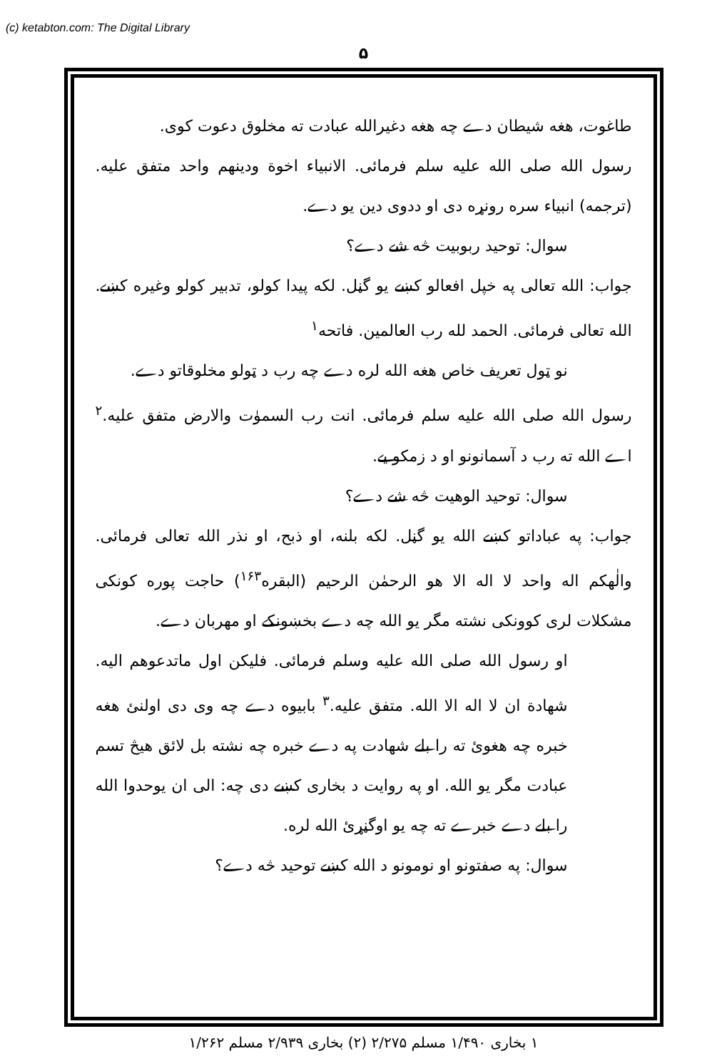(c) ketabton.com: The Digital Library
۵
طاغوت، هغه شیطان دے چه هغه دغیرالله عبادت ته مخلوق دعوت کوی.
رسول الله صلی الله علیه سلم فرمائی. الانبیاء اخوة ودینهم واحد متفق علیه. (ترجمه) انبیاء سره رونړه دی او ددوی دین یو دے.
سوال: توحید ربوبیت څه شے دے؟
جواب: الله تعالی په خپل افعالو کښے یو گڼل. لکه پیدا کولو، تدبیر کولو وغیره کښے. الله تعالی فرمائی. الحمد لله رب العالمین. فاتحه<sup>۱</sup>
نو ټول تعریف خاص هغه الله لره دے چه رب د ټولو مخلوقاتو دے.
رسول الله صلی الله علیه سلم فرمائی. انت رب السموٰت والارض متفق علیه.<sup>۲</sup> اے الله ته رب د آسمانونو او د زمکو یے.
سوال: توحید الوهیت څه شے دے؟
جواب: په عباداتو کښے الله یو گڼل. لکه بلنه، او ذبح، او نذر الله تعالی فرمائی. والٰهکم اله واحد لا اله الا هو الرحمٰن الرحیم (البقره<sup>۱۶۳</sup>) حاجت پوره کونکی مشکلات لری کوونکی نشته مگر یو الله چه دے بخښونکے او مهربان دے.
او رسول الله صلی الله علیه وسلم فرمائی. فلیکن اول ماتدعوهم الیه. شهادة ان لا اله الا الله. متفق علیه.<sup>۳</sup> بابیوه دے چه وی دی اولنئ هغه خبره چه هغوئ ته را بلے شهادت په دے خبره چه نشته بل لائق هیڅ تسم عبادت مگر یو الله. او په روایت د بخاری کښے دی چه: الی ان یوحدوا الله را بلے دے خبرے ته چه یو اوگڼړئ الله لره.
سوال: په صفتونو او نومونو د الله کښے توحید څه دے؟
۱ بخاری ۱/۴۹۰ مسلم ۲/۲۷۵ (۲) بخاری ۲/۹۳۹ مسلم ۱/۲۶۲